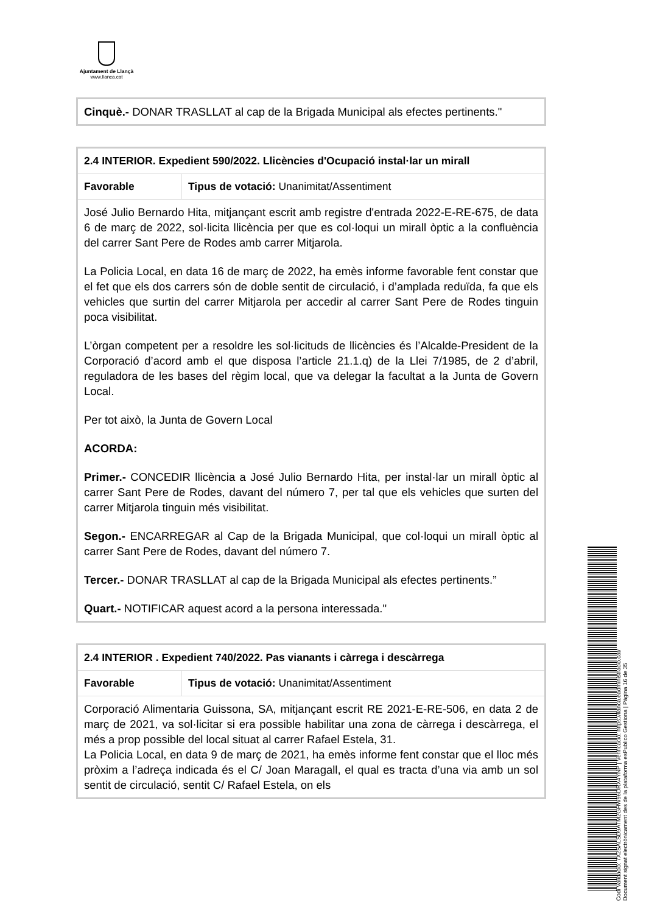Ajuntament de Llançà
www.llanca.cat
| Cinquè.- DONAR TRASLLAT al cap de la Brigada Municipal als efectes pertinents." |
| 2.4 INTERIOR. Expedient 590/2022. Llicències d'Ocupació instal·lar un mirall | |
| Favorable | Tipus de votació: Unanimitat/Assentiment |
| José Julio Bernardo Hita, mitjançant escrit amb registre d'entrada 2022-E-RE-675, de data 6 de març de 2022, sol·licita llicència per que es col·loqui un mirall òptic a la confluència del carrer Sant Pere de Rodes amb carrer Mitjarola. La Policia Local, en data 16 de març de 2022, ha emès informe favorable fent constar que el fet que els dos carrers són de doble sentit de circulació, i d’amplada reduïda, fa que els vehicles que surtin del carrer Mitjarola per accedir al carrer Sant Pere de Rodes tinguin poca visibilitat. L’òrgan competent per a resoldre les sol·licituds de llicències és l’Alcalde-President de la Corporació d’acord amb el que disposa l’article 21.1.q) de la Llei 7/1985, de 2 d’abril, reguladora de les bases del règim local, que va delegar la facultat a la Junta de Govern Local. Per tot això, la Junta de Govern Local ACORDA: Primer.- CONCEDIR llicència a José Julio Bernardo Hita, per instal·lar un mirall òptic al carrer Sant Pere de Rodes, davant del número 7, per tal que els vehicles que surten del carrer Mitjarola tinguin més visibilitat. Segon.- ENCARREGAR al Cap de la Brigada Municipal, que col·loqui un mirall òptic al carrer Sant Pere de Rodes, davant del número 7. Tercer.- DONAR TRASLLAT al cap de la Brigada Municipal als efectes pertinents.” Quart.- NOTIFICAR aquest acord a la persona interessada." | |
| 2.4 INTERIOR . Expedient 740/2022. Pas vianants i càrrega i descàrrega | |
| Favorable | Tipus de votació: Unanimitat/Assentiment |
| Corporació Alimentaria Guissona, SA, mitjançant escrit RE 2021-E-RE-506, en data 2 de març de 2021, va sol·licitar si era possible habilitar una zona de càrrega i descàrrega, el més a prop possible del local situat al carrer Rafael Estela, 31. La Policia Local, en data 9 de març de 2021, ha emès informe fent constar que el lloc més pròxim a l’adreça indicada és el C/ Joan Maragall, el qual es tracta d’una via amb un sol sentit de circulació, sentit C/ Rafael Estela, on els | |
Codi Validació: 7X2SALSD9ATM2GHW96DRX4YNP | Verificació: https://llanca.eadministracio.cat/
Document signat electrònicament des de la plataforma esPublico Gestiona | Pàgina 16 de 35